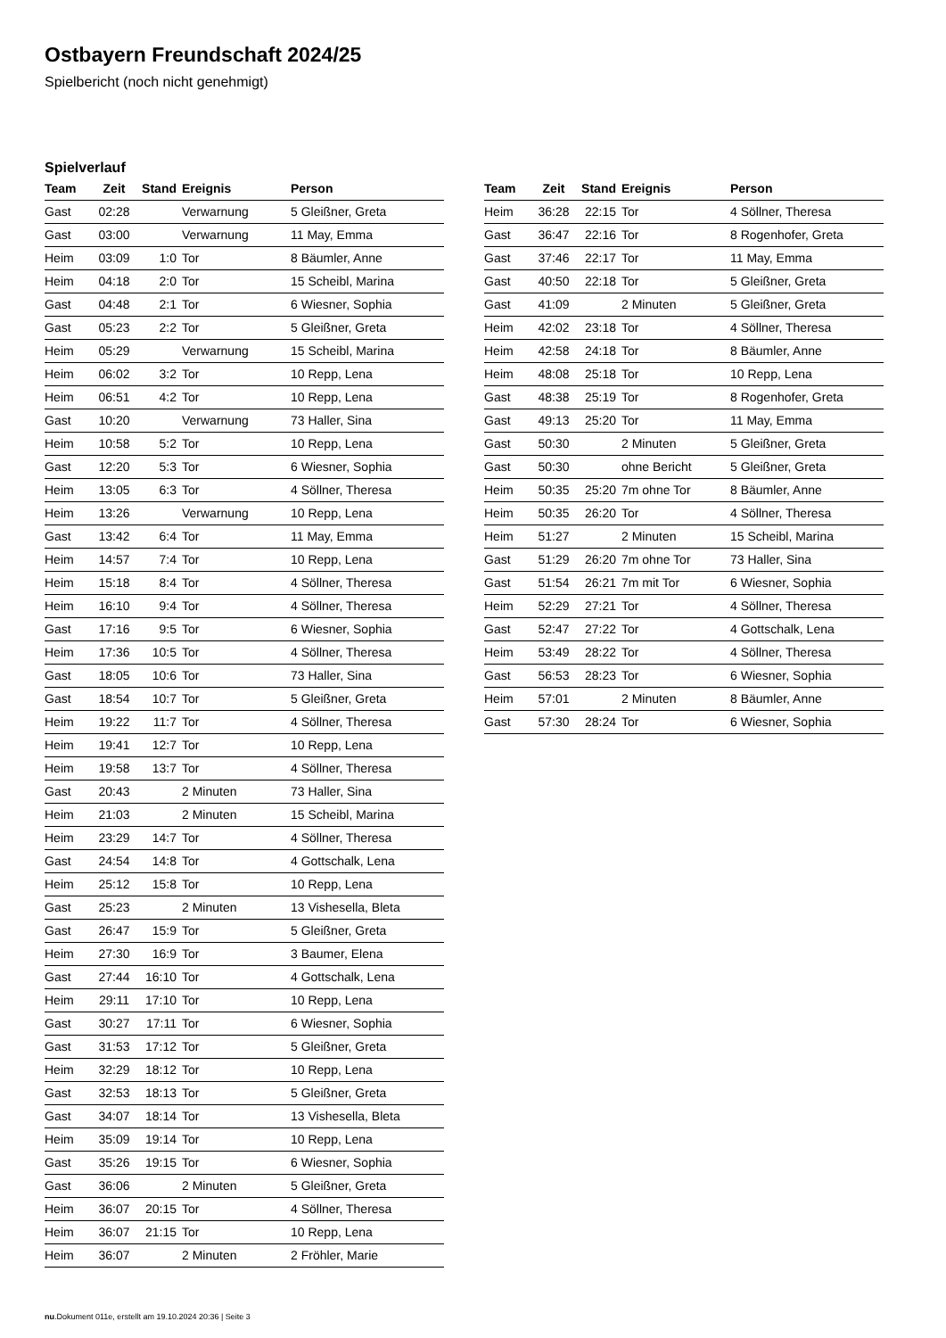Ostbayern Freundschaft 2024/25
Spielbericht (noch nicht genehmigt)
Spielverlauf
| Team | Zeit | Stand | Ereignis | Person |
| --- | --- | --- | --- | --- |
| Gast | 02:28 | | Verwarnung | 5 Gleißner, Greta |
| Gast | 03:00 | | Verwarnung | 11 May, Emma |
| Heim | 03:09 | 1:0 | Tor | 8 Bäumler, Anne |
| Heim | 04:18 | 2:0 | Tor | 15 Scheibl, Marina |
| Gast | 04:48 | 2:1 | Tor | 6 Wiesner, Sophia |
| Gast | 05:23 | 2:2 | Tor | 5 Gleißner, Greta |
| Heim | 05:29 | | Verwarnung | 15 Scheibl, Marina |
| Heim | 06:02 | 3:2 | Tor | 10 Repp, Lena |
| Heim | 06:51 | 4:2 | Tor | 10 Repp, Lena |
| Gast | 10:20 | | Verwarnung | 73 Haller, Sina |
| Heim | 10:58 | 5:2 | Tor | 10 Repp, Lena |
| Gast | 12:20 | 5:3 | Tor | 6 Wiesner, Sophia |
| Heim | 13:05 | 6:3 | Tor | 4 Söllner, Theresa |
| Heim | 13:26 | | Verwarnung | 10 Repp, Lena |
| Gast | 13:42 | 6:4 | Tor | 11 May, Emma |
| Heim | 14:57 | 7:4 | Tor | 10 Repp, Lena |
| Heim | 15:18 | 8:4 | Tor | 4 Söllner, Theresa |
| Heim | 16:10 | 9:4 | Tor | 4 Söllner, Theresa |
| Gast | 17:16 | 9:5 | Tor | 6 Wiesner, Sophia |
| Heim | 17:36 | 10:5 | Tor | 4 Söllner, Theresa |
| Gast | 18:05 | 10:6 | Tor | 73 Haller, Sina |
| Gast | 18:54 | 10:7 | Tor | 5 Gleißner, Greta |
| Heim | 19:22 | 11:7 | Tor | 4 Söllner, Theresa |
| Heim | 19:41 | 12:7 | Tor | 10 Repp, Lena |
| Heim | 19:58 | 13:7 | Tor | 4 Söllner, Theresa |
| Gast | 20:43 | | 2 Minuten | 73 Haller, Sina |
| Heim | 21:03 | | 2 Minuten | 15 Scheibl, Marina |
| Heim | 23:29 | 14:7 | Tor | 4 Söllner, Theresa |
| Gast | 24:54 | 14:8 | Tor | 4 Gottschalk, Lena |
| Heim | 25:12 | 15:8 | Tor | 10 Repp, Lena |
| Gast | 25:23 | | 2 Minuten | 13 Vishesella, Bleta |
| Gast | 26:47 | 15:9 | Tor | 5 Gleißner, Greta |
| Heim | 27:30 | 16:9 | Tor | 3 Baumer, Elena |
| Gast | 27:44 | 16:10 | Tor | 4 Gottschalk, Lena |
| Heim | 29:11 | 17:10 | Tor | 10 Repp, Lena |
| Gast | 30:27 | 17:11 | Tor | 6 Wiesner, Sophia |
| Gast | 31:53 | 17:12 | Tor | 5 Gleißner, Greta |
| Heim | 32:29 | 18:12 | Tor | 10 Repp, Lena |
| Gast | 32:53 | 18:13 | Tor | 5 Gleißner, Greta |
| Gast | 34:07 | 18:14 | Tor | 13 Vishesella, Bleta |
| Heim | 35:09 | 19:14 | Tor | 10 Repp, Lena |
| Gast | 35:26 | 19:15 | Tor | 6 Wiesner, Sophia |
| Gast | 36:06 | | 2 Minuten | 5 Gleißner, Greta |
| Heim | 36:07 | 20:15 | Tor | 4 Söllner, Theresa |
| Heim | 36:07 | 21:15 | Tor | 10 Repp, Lena |
| Heim | 36:07 | | 2 Minuten | 2 Fröhler, Marie |
| Team | Zeit | Stand | Ereignis | Person |
| --- | --- | --- | --- | --- |
| Heim | 36:28 | 22:15 | Tor | 4 Söllner, Theresa |
| Gast | 36:47 | 22:16 | Tor | 8 Rogenhofer, Greta |
| Gast | 37:46 | 22:17 | Tor | 11 May, Emma |
| Gast | 40:50 | 22:18 | Tor | 5 Gleißner, Greta |
| Gast | 41:09 | | 2 Minuten | 5 Gleißner, Greta |
| Heim | 42:02 | 23:18 | Tor | 4 Söllner, Theresa |
| Heim | 42:58 | 24:18 | Tor | 8 Bäumler, Anne |
| Heim | 48:08 | 25:18 | Tor | 10 Repp, Lena |
| Gast | 48:38 | 25:19 | Tor | 8 Rogenhofer, Greta |
| Gast | 49:13 | 25:20 | Tor | 11 May, Emma |
| Gast | 50:30 | | 2 Minuten | 5 Gleißner, Greta |
| Gast | 50:30 | | ohne Bericht | 5 Gleißner, Greta |
| Heim | 50:35 | 25:20 | 7m ohne Tor | 8 Bäumler, Anne |
| Heim | 50:35 | 26:20 | Tor | 4 Söllner, Theresa |
| Heim | 51:27 | | 2 Minuten | 15 Scheibl, Marina |
| Gast | 51:29 | 26:20 | 7m ohne Tor | 73 Haller, Sina |
| Gast | 51:54 | 26:21 | 7m mit Tor | 6 Wiesner, Sophia |
| Heim | 52:29 | 27:21 | Tor | 4 Söllner, Theresa |
| Gast | 52:47 | 27:22 | Tor | 4 Gottschalk, Lena |
| Heim | 53:49 | 28:22 | Tor | 4 Söllner, Theresa |
| Gast | 56:53 | 28:23 | Tor | 6 Wiesner, Sophia |
| Heim | 57:01 | | 2 Minuten | 8 Bäumler, Anne |
| Gast | 57:30 | 28:24 | Tor | 6 Wiesner, Sophia |
nu.Dokument 011e, erstellt am 19.10.2024 20:36 | Seite 3